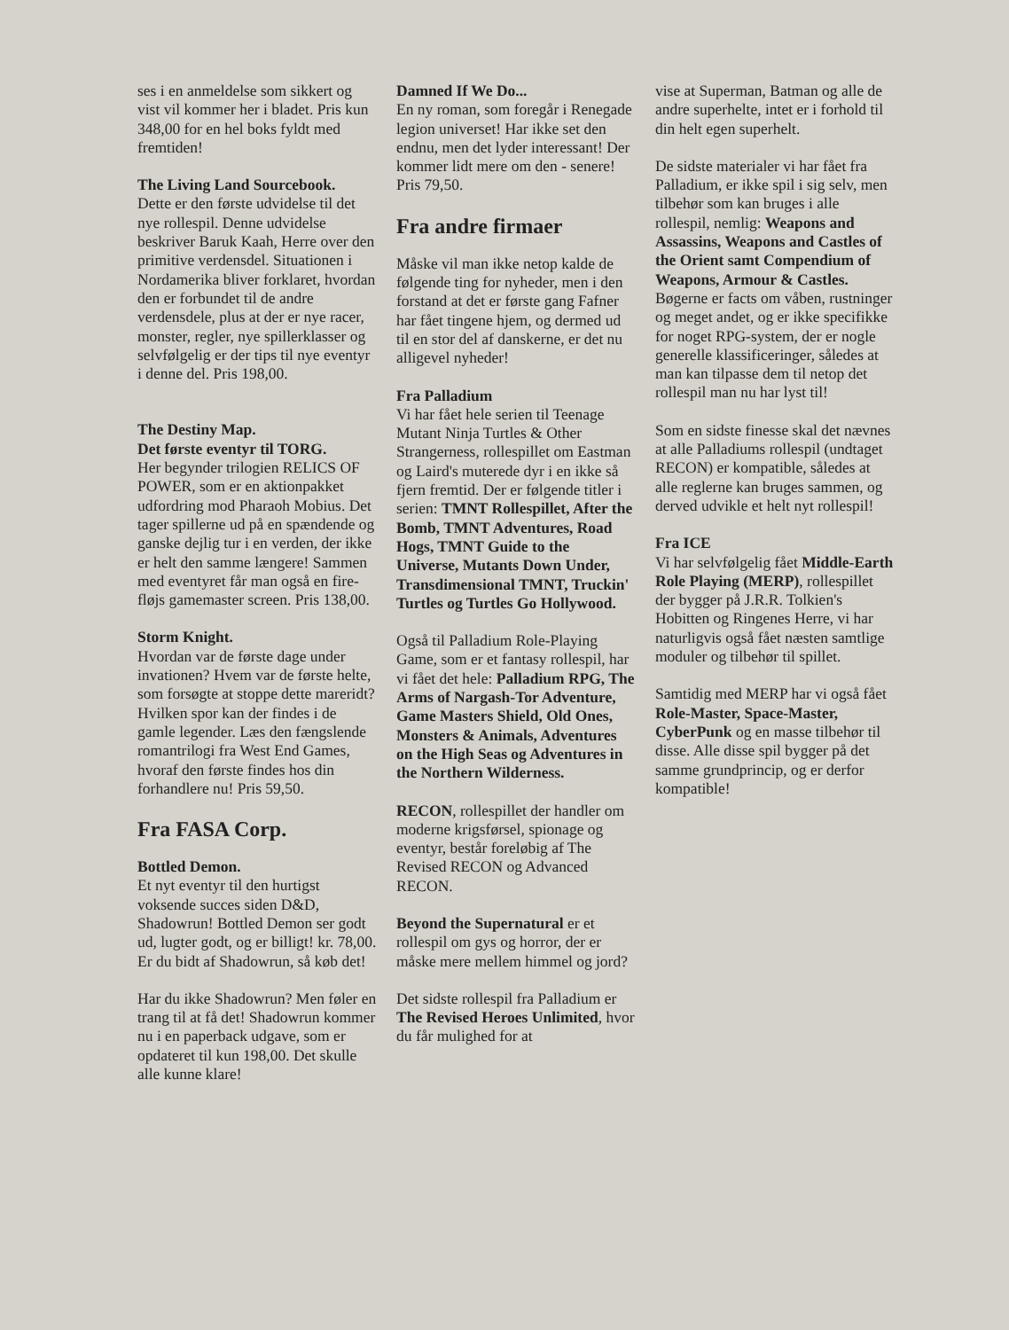ses i en anmeldelse som sikkert og vist vil kommer her i bladet. Pris kun 348,00 for en hel boks fyldt med fremtiden!
The Living Land Sourcebook.
Dette er den første udvidelse til det nye rollespil. Denne udvidelse beskriver Baruk Kaah, Herre over den primitive verdensdel. Situationen i Nordamerika bliver forklaret, hvordan den er forbundet til de andre verdensdele, plus at der er nye racer, monster, regler, nye spillerklasser og selvfølgelig er der tips til nye eventyr i denne del. Pris 198,00.
The Destiny Map.
Det første eventyr til TORG.
Her begynder trilogien RELICS OF POWER, som er en aktionpakket udfordring mod Pharaoh Mobius. Det tager spillerne ud på en spændende og ganske dejlig tur i en verden, der ikke er helt den samme længere! Sammen med eventyret får man også en fire-fløjs gamemaster screen. Pris 138,00.
Storm Knight.
Hvordan var de første dage under invationen? Hvem var de første helte, som forsøgte at stoppe dette mareridt? Hvilken spor kan der findes i de gamle legender. Læs den fængslende romantrilogi fra West End Games, hvoraf den første findes hos din forhandlere nu! Pris 59,50.
Fra FASA Corp.
Bottled Demon.
Et nyt eventyr til den hurtigst voksende succes siden D&D, Shadowrun! Bottled Demon ser godt ud, lugter godt, og er billigt! kr. 78,00. Er du bidt af Shadowrun, så køb det!
Har du ikke Shadowrun? Men føler en trang til at få det! Shadowrun kommer nu i en paperback udgave, som er opdateret til kun 198,00. Det skulle alle kunne klare!
Damned If We Do...
En ny roman, som foregår i Renegade legion universet! Har ikke set den endnu, men det lyder interessant! Der kommer lidt mere om den - senere! Pris 79,50.
Fra andre firmaer
Måske vil man ikke netop kalde de følgende ting for nyheder, men i den forstand at det er første gang Fafner har fået tingene hjem, og dermed ud til en stor del af danskerne, er det nu alligevel nyheder!
Fra Palladium
Vi har fået hele serien til Teenage Mutant Ninja Turtles & Other Strangerness, rollespillet om Eastman og Laird's muterede dyr i en ikke så fjern fremtid. Der er følgende titler i serien: TMNT Rollespillet, After the Bomb, TMNT Adventures, Road Hogs, TMNT Guide to the Universe, Mutants Down Under, Transdimensional TMNT, Truckin' Turtles og Turtles Go Hollywood.
Også til Palladium Role-Playing Game, som er et fantasy rollespil, har vi fået det hele: Palladium RPG, The Arms of Nargash-Tor Adventure, Game Masters Shield, Old Ones, Monsters & Animals, Adventures on the High Seas og Adventures in the Northern Wilderness.
RECON, rollespillet der handler om moderne krigsførsel, spionage og eventyr, består foreløbig af The Revised RECON og Advanced RECON.
Beyond the Supernatural er et rollespil om gys og horror, der er måske mere mellem himmel og jord?
Det sidste rollespil fra Palladium er The Revised Heroes Unlimited, hvor du får mulighed for at
vise at Superman, Batman og alle de andre superhelte, intet er i forhold til din helt egen superhelt.
De sidste materialer vi har fået fra Palladium, er ikke spil i sig selv, men tilbehør som kan bruges i alle rollespil, nemlig: Weapons and Assassins, Weapons and Castles of the Orient samt Compendium of Weapons, Armour & Castles. Bøgerne er facts om våben, rustninger og meget andet, og er ikke specifikke for noget RPG-system, der er nogle generelle klassificeringer, således at man kan tilpasse dem til netop det rollespil man nu har lyst til!
Som en sidste finesse skal det nævnes at alle Palladiums rollespil (undtaget RECON) er kompatible, således at alle reglerne kan bruges sammen, og derved udvikle et helt nyt rollespil!
Fra ICE
Vi har selvfølgelig fået Middle-Earth Role Playing (MERP), rollespillet der bygger på J.R.R. Tolkien's Hobitten og Ringenes Herre, vi har naturligvis også fået næsten samtlige moduler og tilbehør til spillet.
Samtidig med MERP har vi også fået Role-Master, Space-Master, CyberPunk og en masse tilbehør til disse. Alle disse spil bygger på det samme grundprincip, og er derfor kompatible!